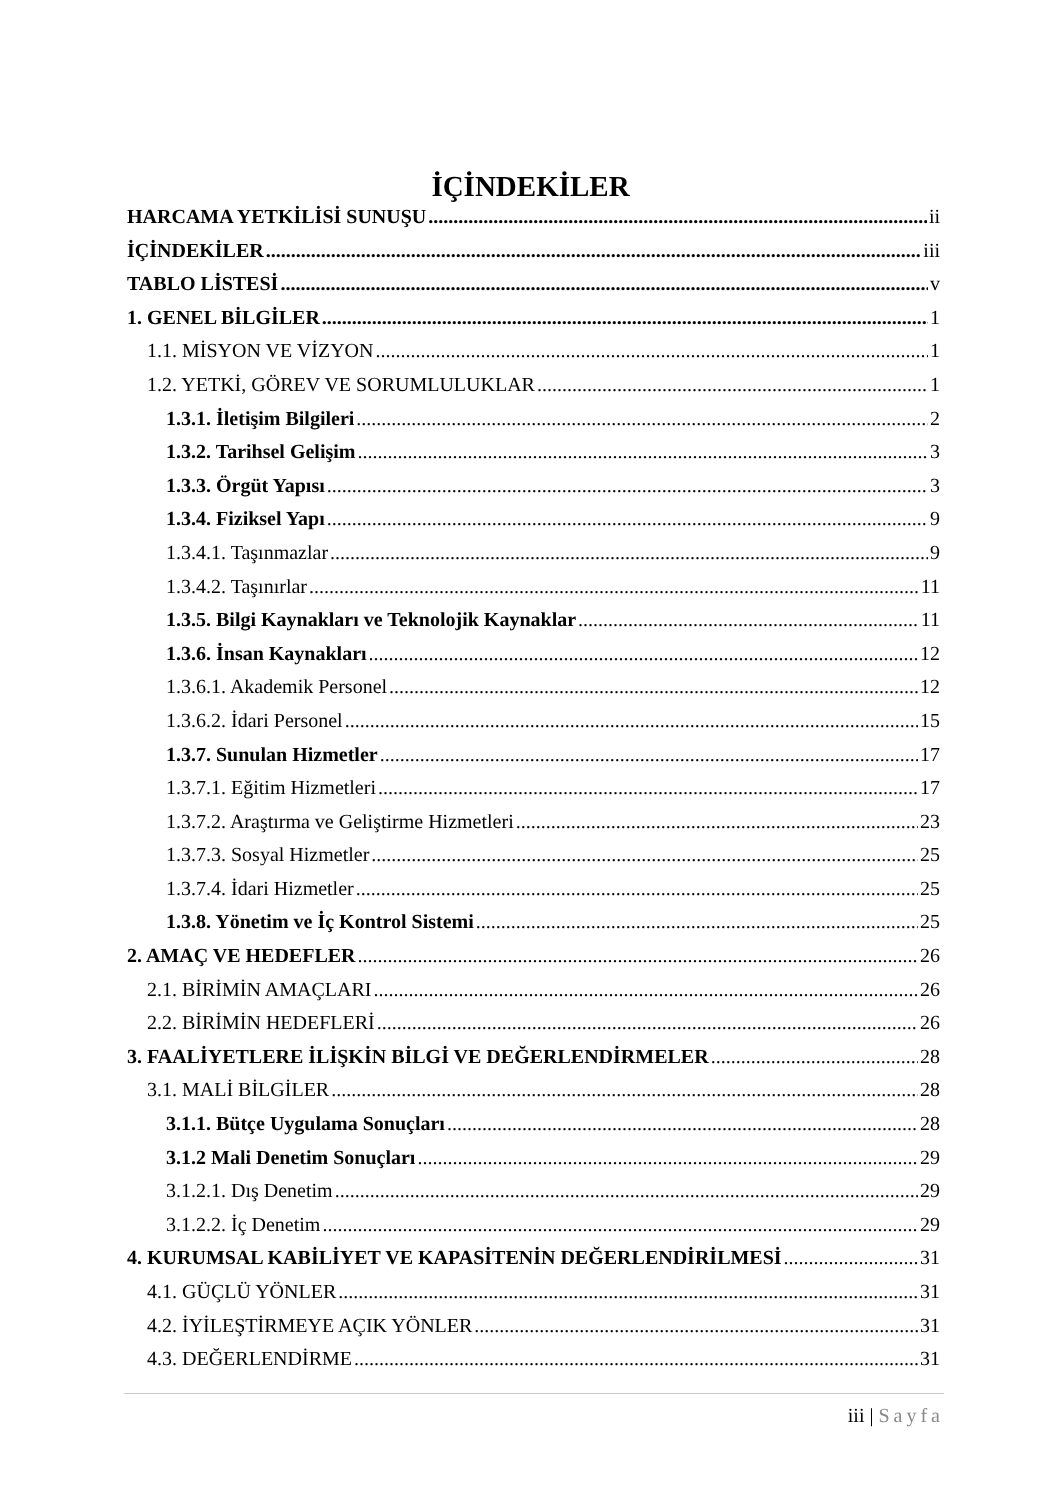İÇİNDEKİLER
HARCAMA YETKİLİSİ SUNUŞU ii
İÇİNDEKİLER iii
TABLO LİSTESİ v
1. GENEL BİLGİLER 1
1.1. MİSYON VE VİZYON 1
1.2. YETKİ, GÖREV VE SORUMLULUKLAR 1
1.3.1. İletişim Bilgileri 2
1.3.2. Tarihsel Gelişim 3
1.3.3. Örgüt Yapısı 3
1.3.4. Fiziksel Yapı 9
1.3.4.1. Taşınmazlar 9
1.3.4.2. Taşınırlar 11
1.3.5. Bilgi Kaynakları ve Teknolojik Kaynaklar 11
1.3.6. İnsan Kaynakları 12
1.3.6.1. Akademik Personel 12
1.3.6.2. İdari Personel 15
1.3.7. Sunulan Hizmetler 17
1.3.7.1. Eğitim Hizmetleri 17
1.3.7.2. Araştırma ve Geliştirme Hizmetleri 23
1.3.7.3. Sosyal Hizmetler 25
1.3.7.4. İdari Hizmetler 25
1.3.8. Yönetim ve İç Kontrol Sistemi 25
2. AMAÇ VE HEDEFLER 26
2.1. BİRİMİN AMAÇLARI 26
2.2. BİRİMİN HEDEFLERİ 26
3. FAALİYETLERE İLİŞKİN BİLGİ VE DEĞERLENDİRMELER 28
3.1. MALİ BİLGİLER 28
3.1.1. Bütçe Uygulama Sonuçları 28
3.1.2 Mali Denetim Sonuçları 29
3.1.2.1. Dış Denetim 29
3.1.2.2. İç Denetim 29
4. KURUMSAL KABİLİYET VE KAPASİTENİN DEĞERLENDİRİLMESİ 31
4.1. GÜÇLÜ YÖNLER 31
4.2. İYİLEŞTİRMEYE AÇIK YÖNLER 31
4.3. DEĞERLENDİRME 31
iii | Sayfa